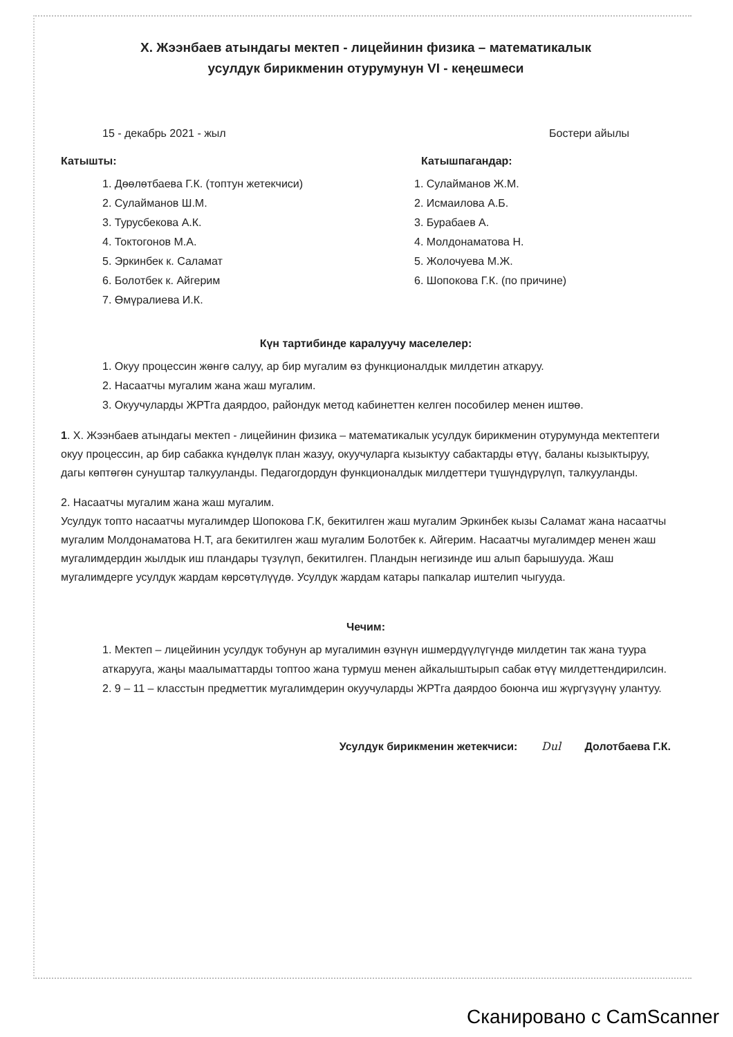Х. Жээнбаев атындагы мектеп - лицейинин физика – математикалык
усулдук бирикменин отурумунун VI - кеңешмеси
15 - декабрь 2021 - жыл Бостери айылы
Катышты:
1. Дөөлөтбаева Г.К. (топтун жетекчиси)
2. Сулайманов Ш.М.
3. Турусбекова А.К.
4. Токтогонов М.А.
5. Эркинбек к. Саламат
6. Болотбек к. Айгерим
7. Өмүралиева И.К.
Катышпагандар:
1. Сулайманов Ж.М.
2. Исмаилова А.Б.
3. Бурабаев А.
4. Молдонаматова Н.
5. Жолочуева М.Ж.
6. Шопокова Г.К. (по причине)
Күн тартибинде каралуучу маселелер:
1. Окуу процессин жөнгө салуу, ар бир мугалим өз функционалдык милдетин аткаруу.
2. Насаатчы мугалим жана жаш мугалим.
3. Окуучуларды ЖРТга даярдоо, райондук метод кабинеттен келген пособилер менен иштөө.
1. Х. Жээнбаев атындагы мектеп - лицейинин физика – математикалык усулдук бирикменин отурумунда мектептеги окуу процессин, ар бир сабакка күндөлүк план жазуу, окуучуларга кызыктуу сабактарды өтүү, баланы кызыктыруу, дагы көптөгөн сунуштар талкууланды. Педагогдордун функционалдык милдеттери түшүндүрүлүп, талкууланды.
2. Насаатчы мугалим жана жаш мугалим.
Усулдук топто насаатчы мугалимдер Шопокова Г.К, бекитилген жаш мугалим Эркинбек кызы Саламат жана насаатчы мугалим Молдонаматова Н.Т, ага бекитилген жаш мугалим Болотбек к. Айгерим. Насаатчы мугалимдер менен жаш мугалимдердин жылдык иш пландары түзүлүп, бекитилген. Пландын негизинде иш алып барышууда. Жаш мугалимдерге усулдук жардам көрсөтүлүүдө. Усулдук жардам катары папкалар иштелип чыгууда.
Чечим:
1. Мектеп – лицейинин усулдук тобунун ар мугалимин өзүнүн ишмердүүлүгүндө милдетин так жана туура аткарууга, жаңы маалыматтарды топтоо жана турмуш менен айкалыштырып сабак өтүү милдеттендирилсин.
2. 9 – 11 – класстын предметтик мугалимдерин окуучуларды ЖРТга даярдоо боюнча иш жүргүзүүнү улантуу.
Усулдук бирикменин жетекчиси: Dul Долотбаева Г.К.
Сканировано с CamScanner